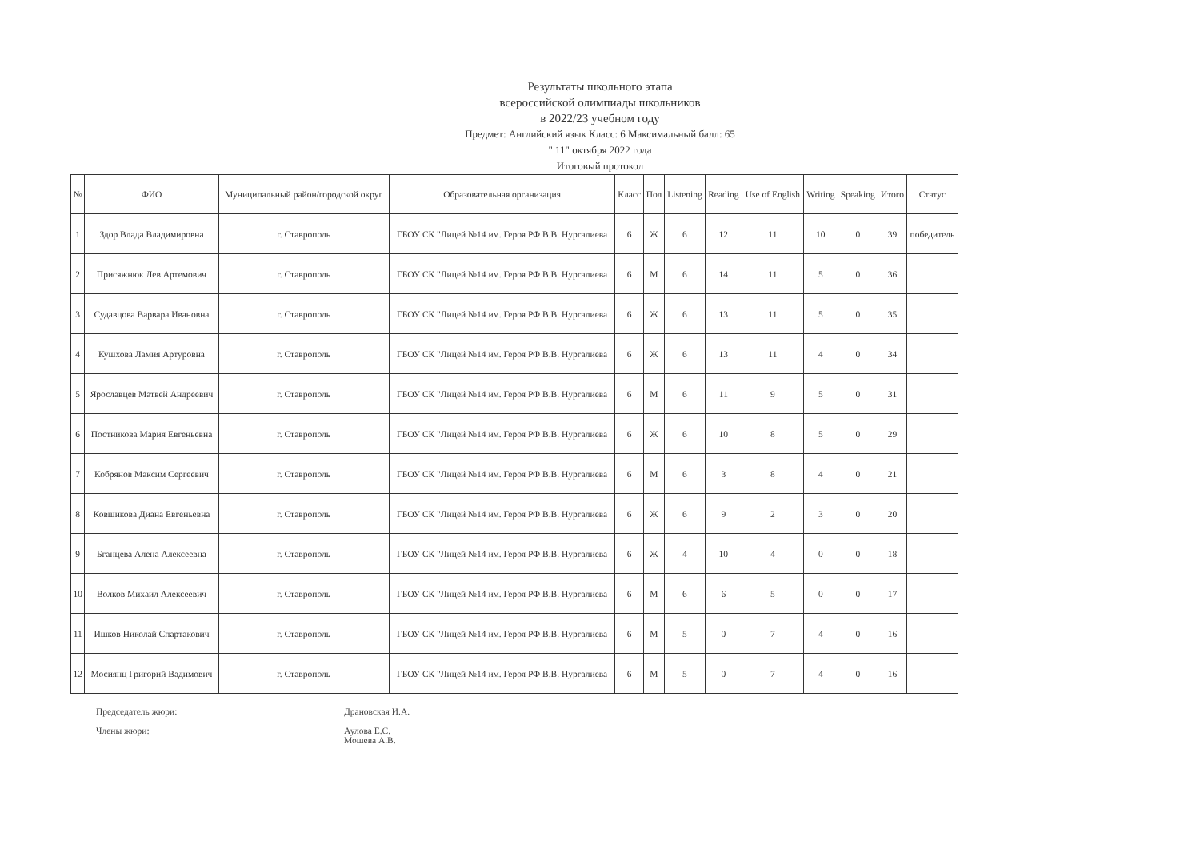Результаты школьного этапа
всероссийской олимпиады школьников
в 2022/23 учебном году
Предмет: Английский язык Класс: 6 Максимальный балл: 65
" 11" октября 2022 года
Итоговый протокол
| № | ФИО | Муниципальный район/городской округ | Образовательная организация | Класс | Пол | Listening | Reading | Use of English | Writing | Speaking | Итого | Статус |
| --- | --- | --- | --- | --- | --- | --- | --- | --- | --- | --- | --- | --- |
| 1 | Здор Влада Владимировна | г. Ставрополь | ГБОУ СК "Лицей №14 им. Героя РФ В.В. Нургалиева | 6 | Ж | 6 | 12 | 11 | 10 | 0 | 39 | победитель |
| 2 | Присяжнюк Лев Артемович | г. Ставрополь | ГБОУ СК "Лицей №14 им. Героя РФ В.В. Нургалиева | 6 | М | 6 | 14 | 11 | 5 | 0 | 36 | |
| 3 | Судавцова Варвара Ивановна | г. Ставрополь | ГБОУ СК "Лицей №14 им. Героя РФ В.В. Нургалиева | 6 | Ж | 6 | 13 | 11 | 5 | 0 | 35 | |
| 4 | Кушхова Ламия Артуровна | г. Ставрополь | ГБОУ СК "Лицей №14 им. Героя РФ В.В. Нургалиева | 6 | Ж | 6 | 13 | 11 | 4 | 0 | 34 | |
| 5 | Ярославцев Матвей Андреевич | г. Ставрополь | ГБОУ СК "Лицей №14 им. Героя РФ В.В. Нургалиева | 6 | М | 6 | 11 | 9 | 5 | 0 | 31 | |
| 6 | Постникова Мария Евгеньевна | г. Ставрополь | ГБОУ СК "Лицей №14 им. Героя РФ В.В. Нургалиева | 6 | Ж | 6 | 10 | 8 | 5 | 0 | 29 | |
| 7 | Кобрянов Максим Сергеевич | г. Ставрополь | ГБОУ СК "Лицей №14 им. Героя РФ В.В. Нургалиева | 6 | М | 6 | 3 | 8 | 4 | 0 | 21 | |
| 8 | Ковшикова Диана Евгеньевна | г. Ставрополь | ГБОУ СК "Лицей №14 им. Героя РФ В.В. Нургалиева | 6 | Ж | 6 | 9 | 2 | 3 | 0 | 20 | |
| 9 | Бганцева Алена Алексеевна | г. Ставрополь | ГБОУ СК "Лицей №14 им. Героя РФ В.В. Нургалиева | 6 | Ж | 4 | 10 | 4 | 0 | 0 | 18 | |
| 10 | Волков Михаил Алексеевич | г. Ставрополь | ГБОУ СК "Лицей №14 им. Героя РФ В.В. Нургалиева | 6 | М | 6 | 6 | 5 | 0 | 0 | 17 | |
| 11 | Ишков Николай Спартакович | г. Ставрополь | ГБОУ СК "Лицей №14 им. Героя РФ В.В. Нургалиева | 6 | М | 5 | 0 | 7 | 4 | 0 | 16 | |
| 12 | Мосиянц Григорий Вадимович | г. Ставрополь | ГБОУ СК "Лицей №14 им. Героя РФ В.В. Нургалиева | 6 | М | 5 | 0 | 7 | 4 | 0 | 16 | |
Председатель жюри: Драновская И.А.
Члены жюри: Аулова Е.С.
Мошева А.В.